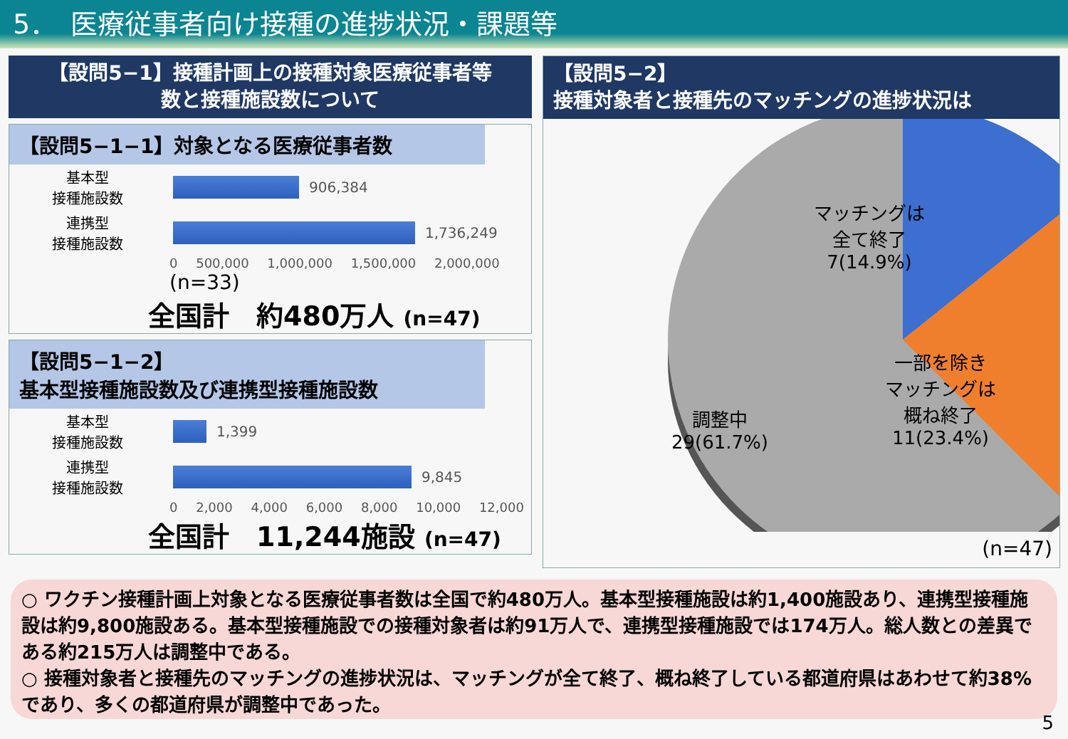5．　医療従事者向け接種の進捗状況・課題等
【設問5−1】接種計画上の接種対象医療従事者等
数と接種施設数について
【設問5−1−1】対象となる医療従事者数
基本型
接種施設数
906,384
連携型
接種施設数
1,736,249
0 500,000 1,000,000 1,500,000 2,000,000 (n=33)
全国計　約480万人 (n=47)
【設問5−1−2】
基本型接種施設数及び連携型接種施設数
基本型
接種施設数
1,399
連携型
接種施設数
9,845
0 2,000 4,000 6,000 8,000 10,000 12,000
全国計　11,244施設 (n=47)
【設問5−2】
接種対象者と接種先のマッチングの進捗状況は
マッチングは
全て終了
7(14.9%)
一部を除き
マッチングは
概ね終了
11(23.4%)
調整中
29(61.7%)
(n=47)
○ ワクチン接種計画上対象となる医療従事者数は全国で約480万人。基本型接種施設は約1,400施設あり、連携型接種施設は約9,800施設ある。基本型接種施設での接種対象者は約91万人で、連携型接種施設では174万人。総人数との差異である約215万人は調整中である。
○ 接種対象者と接種先のマッチングの進捗状況は、マッチングが全て終了、概ね終了している都道府県はあわせて約38%であり、多くの都道府県が調整中であった。
5